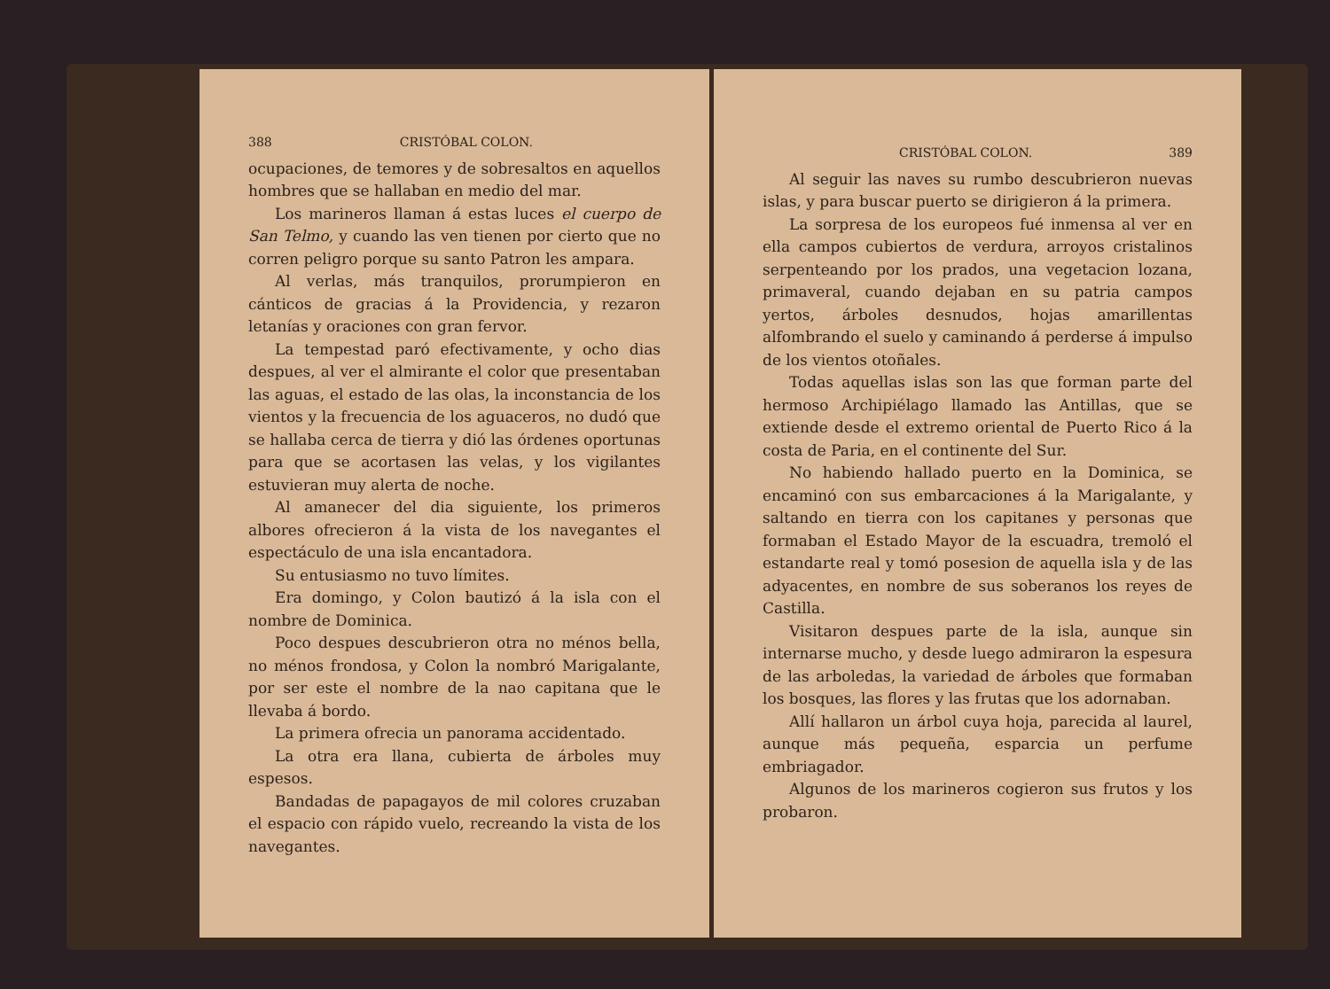388 CRISTÓBAL COLON.
ocupaciones, de temores y de sobresaltos en aquellos hombres que se hallaban en medio del mar.
Los marineros llaman á estas luces el cuerpo de San Telmo, y cuando las ven tienen por cierto que no corren peligro porque su santo Patron les ampara.
Al verlas, más tranquilos, prorumpieron en cánticos de gracias á la Providencia, y rezaron letanías y oraciones con gran fervor.
La tempestad paró efectivamente, y ocho dias despues, al ver el almirante el color que presentaban las aguas, el estado de las olas, la inconstancia de los vientos y la frecuencia de los aguaceros, no dudó que se hallaba cerca de tierra y dió las órdenes oportunas para que se acortasen las velas, y los vigilantes estuvieran muy alerta de noche.
Al amanecer del dia siguiente, los primeros albores ofrecieron á la vista de los navegantes el espectáculo de una isla encantadora.
Su entusiasmo no tuvo límites.
Era domingo, y Colon bautizó á la isla con el nombre de Dominica.
Poco despues descubrieron otra no ménos bella, no ménos frondosa, y Colon la nombró Marigalante, por ser este el nombre de la nao capitana que le llevaba á bordo.
La primera ofrecia un panorama accidentado.
La otra era llana, cubierta de árboles muy espesos.
Bandadas de papagayos de mil colores cruzaban el espacio con rápido vuelo, recreando la vista de los navegantes.
CRISTÓBAL COLON. 389
Al seguir las naves su rumbo descubrieron nuevas islas, y para buscar puerto se dirigieron á la primera.
La sorpresa de los europeos fué inmensa al ver en ella campos cubiertos de verdura, arroyos cristalinos serpenteando por los prados, una vegetacion lozana, primaveral, cuando dejaban en su patria campos yertos, árboles desnudos, hojas amarillentas alfombrando el suelo y caminando á perderse á impulso de los vientos otoñales.
Todas aquellas islas son las que forman parte del hermoso Archipiélago llamado las Antillas, que se extiende desde el extremo oriental de Puerto Rico á la costa de Paria, en el continente del Sur.
No habiendo hallado puerto en la Dominica, se encaminó con sus embarcaciones á la Marigalante, y saltando en tierra con los capitanes y personas que formaban el Estado Mayor de la escuadra, tremoló el estandarte real y tomó posesion de aquella isla y de las adyacentes, en nombre de sus soberanos los reyes de Castilla.
Visitaron despues parte de la isla, aunque sin internarse mucho, y desde luego admiraron la espesura de las arboledas, la variedad de árboles que formaban los bosques, las flores y las frutas que los adornaban.
Allí hallaron un árbol cuya hoja, parecida al laurel, aunque más pequeña, esparcia un perfume embriagador.
Algunos de los marineros cogieron sus frutos y los probaron.